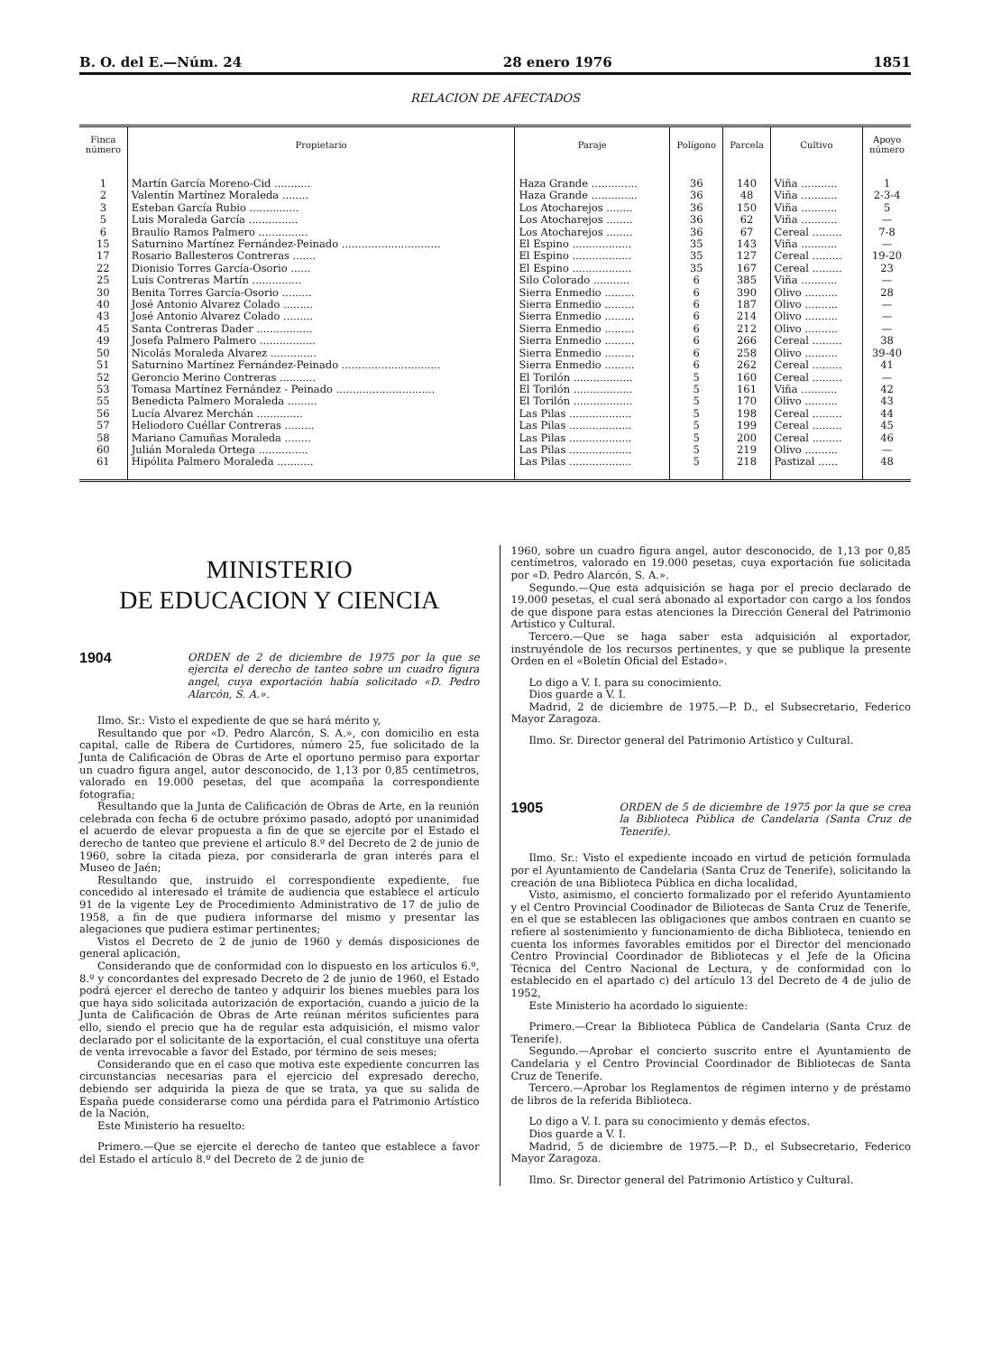B. O. del E.—Núm. 24 28 enero 1976 1851
RELACION DE AFECTADOS
| Finca número | Propietario | Paraje | Polígono | Parcela | Cultivo | Apoyo número |
| --- | --- | --- | --- | --- | --- | --- |
| 1 | Martín García Moreno-Cid ........... | Haza Grande .............. | 36 | 140 | Viña ........... | 1 |
| 2 | Valentín Martínez Moraleda ........ | Haza Grande .............. | 36 | 48 | Viña ........... | 2-3-4 |
| 3 | Esteban García Rubio ............... | Los Atocharejos ........ | 36 | 150 | Viña ........... | 5 |
| 5 | Luis Moraleda García ............... | Los Atocharejos ........ | 36 | 62 | Viña ........... | — |
| 6 | Braulio Ramos Palmero ............... | Los Atocharejos ........ | 36 | 67 | Cereal ......... | 7-8 |
| 15 | Saturnino Martínez Fernández-Peinado .............................. | El Espino .................. | 35 | 143 | Viña ........... | — |
| 17 | Rosario Ballesteros Contreras ....... | El Espino .................. | 35 | 127 | Cereal ......... | 19-20 |
| 22 | Dionisio Torres García-Osorio ...... | El Espino .................. | 35 | 167 | Cereal ......... | 23 |
| 25 | Luis Contreras Martín ............... | Silo Colorado ........... | 6 | 385 | Viña ........... | — |
| 30 | Benita Torres García-Osorio ......... | Sierra Enmedio ......... | 6 | 390 | Olivo .......... | 28 |
| 40 | José Antonio Alvarez Colado ......... | Sierra Enmedio ......... | 6 | 187 | Olivo .......... | — |
| 43 | José Antonio Alvarez Colado ......... | Sierra Enmedio ......... | 6 | 214 | Olivo .......... | — |
| 45 | Santa Contreras Dader ................. | Sierra Enmedio ......... | 6 | 212 | Olivo .......... | — |
| 49 | Josefa Palmero Palmero ................. | Sierra Enmedio ......... | 6 | 266 | Cereal ......... | 38 |
| 50 | Nicolás Moraleda Alvarez .............. | Sierra Enmedio ......... | 6 | 258 | Olivo .......... | 39-40 |
| 51 | Saturnino Martínez Fernández-Peinado .............................. | Sierra Enmedio ......... | 6 | 262 | Cereal ......... | 41 |
| 52 | Geroncio Merino Contreras ........... | El Torilón .................. | 5 | 160 | Cereal ......... | — |
| 53 | Tomasa Martínez Fernández - Peinado .............................. | El Torilón .................. | 5 | 161 | Viña ........... | 42 |
| 55 | Benedicta Palmero Moraleda ......... | El Torilón .................. | 5 | 170 | Olivo .......... | 43 |
| 56 | Lucía Alvarez Merchán .............. | Las Pilas ................... | 5 | 198 | Cereal ......... | 44 |
| 57 | Heliodoro Cuéllar Contreras ......... | Las Pilas ................... | 5 | 199 | Cereal ......... | 45 |
| 58 | Mariano Camuñas Moraleda ........ | Las Pilas ................... | 5 | 200 | Cereal ......... | 46 |
| 60 | Julián Moraleda Ortega ............... | Las Pilas ................... | 5 | 219 | Olivo .......... | — |
| 61 | Hipólita Palmero Moraleda ........... | Las Pilas ................... | 5 | 218 | Pastizal ...... | 48 |
MINISTERIO
DE EDUCACION Y CIENCIA
1904 ORDEN de 2 de diciembre de 1975 por la que se ejercita el derecho de tanteo sobre un cuadro figura angel, cuya exportación había solicitado «D. Pedro Alarcón, S. A.».
Ilmo. Sr.: Visto el expediente de que se hará mérito y,
Resultando que por «D. Pedro Alarcón, S. A.», con domicilio en esta capital, calle de Ribera de Curtidores, número 25, fue solicitado de la Junta de Calificación de Obras de Arte el oportuno permiso para exportar un cuadro figura angel, autor desconocido, de 1,13 por 0,85 centímetros, valorado en 19.000 pesetas, del que acompaña la correspondiente fotografía;
Resultando que la Junta de Calificación de Obras de Arte, en la reunión celebrada con fecha 6 de octubre próximo pasado, adoptó por unanimidad el acuerdo de elevar propuesta a fin de que se ejercite por el Estado el derecho de tanteo que previene el artículo 8.º del Decreto de 2 de junio de 1960, sobre la citada pieza, por considerarla de gran interés para el Museo de Jaén;
Resultando que, instruido el correspondiente expediente, fue concedido al interesado el trámite de audiencia que establece el artículo 91 de la vigente Ley de Procedimiento Administrativo de 17 de julio de 1958, a fin de que pudiera informarse del mismo y presentar las alegaciones que pudiera estimar pertinentes;
Vistos el Decreto de 2 de junio de 1960 y demás disposiciones de general aplicación,
Considerando que de conformidad con lo dispuesto en los artículos 6.º, 8.º y concordantes del expresado Decreto de 2 de junio de 1960, el Estado podrá ejercer el derecho de tanteo y adquirir los bienes muebles para los que haya sido solicitada autorización de exportación, cuando a juicio de la Junta de Calificación de Obras de Arte reúnan méritos suficientes para ello, siendo el precio que ha de regular esta adquisición, el mismo valor declarado por el solicitante de la exportación, el cual constituye una oferta de venta irrevocable a favor del Estado, por término de seis meses;
Considerando que en el caso que motiva este expediente concurren las circunstancias necesarias para el ejercicio del expresado derecho, debiendo ser adquirida la pieza de que se trata, ya que su salida de España puede considerarse como una pérdida para el Patrimonio Artístico de la Nación,
Este Ministerio ha resuelto:
Primero.—Que se ejercite el derecho de tanteo que establece a favor del Estado el artículo 8.º del Decreto de 2 de junio de
1960, sobre un cuadro figura angel, autor desconocido, de 1,13 por 0,85 centímetros, valorado en 19.000 pesetas, cuya exportación fue solicitada por «D. Pedro Alarcón, S. A.».
Segundo.—Que esta adquisición se haga por el precio declarado de 19.000 pesetas, el cual será abonado al exportador con cargo a los fondos de que dispone para estas atenciones la Dirección General del Patrimonio Artístico y Cultural.
Tercero.—Que se haga saber esta adquisición al exportador, instruyéndole de los recursos pertinentes, y que se publique la presente Orden en el «Boletín Oficial del Estado».
Lo digo a V. I. para su conocimiento.
Dios guarde a V. I.
Madrid, 2 de diciembre de 1975.—P. D., el Subsecretario, Federico Mayor Zaragoza.
Ilmo. Sr. Director general del Patrimonio Artístico y Cultural.
1905 ORDEN de 5 de diciembre de 1975 por la que se crea la Biblioteca Pública de Candelaria (Santa Cruz de Tenerife).
Ilmo. Sr.: Visto el expediente incoado en virtud de petición formulada por el Ayuntamiento de Candelaria (Santa Cruz de Tenerife), solicitando la creación de una Biblioteca Pública en dicha localidad,
Visto, asimismo, el concierto formalizado por el referido Ayuntamiento y el Centro Provincial Coodinador de Biliotecas de Santa Cruz de Tenerife, en el que se establecen las obligaciones que ambos contraen en cuanto se refiere al sostenimiento y funcionamiento de dicha Biblioteca, teniendo en cuenta los informes favorables emitidos por el Director del mencionado Centro Provincial Coordinador de Bibliotecas y el Jefe de la Oficina Técnica del Centro Nacional de Lectura, y de conformidad con lo establecido en el apartado c) del artículo 13 del Decreto de 4 de julio de 1952,
Este Ministerio ha acordado lo siguiente:
Primero.—Crear la Biblioteca Pública de Candelaria (Santa Cruz de Tenerife).
Segundo.—Aprobar el concierto suscrito entre el Ayuntamiento de Candelaria y el Centro Provincial Coordinador de Bibliotecas de Santa Cruz de Tenerife.
Tercero.—Aprobar los Reglamentos de régimen interno y de préstamo de libros de la referida Biblioteca.
Lo digo a V. I. para su conocimiento y demás efectos.
Dios guarde a V. I.
Madrid, 5 de diciembre de 1975.—P. D., el Subsecretario, Federico Mayor Zaragoza.
Ilmo. Sr. Director general del Patrimonio Artístico y Cultural.